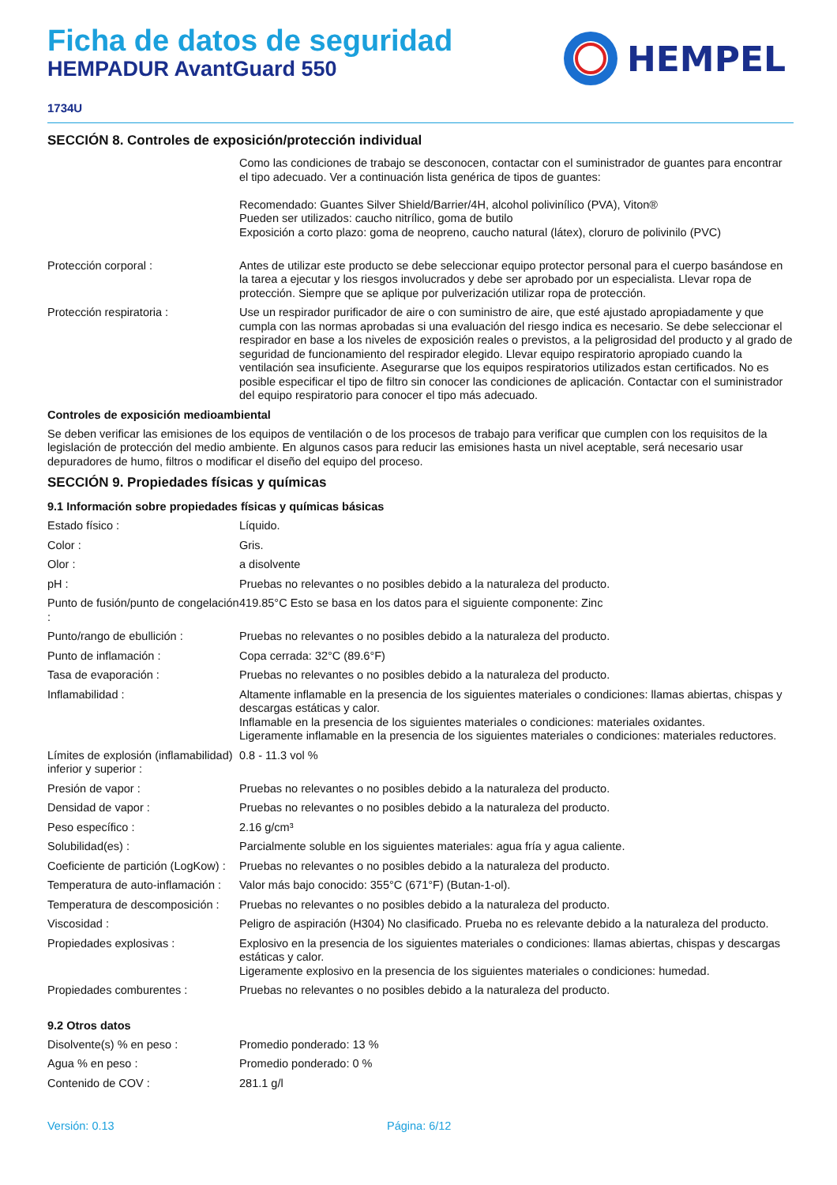Ficha de datos de seguridad
HEMPADUR AvantGuard 550
HEMPEL
1734U
SECCIÓN 8. Controles de exposición/protección individual
| | Como las condiciones de trabajo se desconocen, contactar con el suministrador de guantes para encontrar el tipo adecuado. Ver a continuación lista genérica de tipos de guantes: Recomendado: Guantes Silver Shield/Barrier/4H, alcohol polivinílico (PVA), Viton® Pueden ser utilizados: caucho nitrílico, goma de butilo Exposición a corto plazo: goma de neopreno, caucho natural (látex), cloruro de polivinilo (PVC) |
| Protección corporal : | Antes de utilizar este producto se debe seleccionar equipo protector personal para el cuerpo basándose en la tarea a ejecutar y los riesgos involucrados y debe ser aprobado por un especialista. Llevar ropa de protección. Siempre que se aplique por pulverización utilizar ropa de protección. |
| Protección respiratoria : | Use un respirador purificador de aire o con suministro de aire, que esté ajustado apropiadamente y que cumpla con las normas aprobadas si una evaluación del riesgo indica es necesario. Se debe seleccionar el respirador en base a los niveles de exposición reales o previstos, a la peligrosidad del producto y al grado de seguridad de funcionamiento del respirador elegido. Llevar equipo respiratorio apropiado cuando la ventilación sea insuficiente. Asegurarse que los equipos respiratorios utilizados estan certificados. No es posible especificar el tipo de filtro sin conocer las condiciones de aplicación. Contactar con el suministrador del equipo respiratorio para conocer el tipo más adecuado. |
Controles de exposición medioambiental
Se deben verificar las emisiones de los equipos de ventilación o de los procesos de trabajo para verificar que cumplen con los requisitos de la legislación de protección del medio ambiente. En algunos casos para reducir las emisiones hasta un nivel aceptable, será necesario usar depuradores de humo, filtros o modificar el diseño del equipo del proceso.
SECCIÓN 9. Propiedades físicas y químicas
9.1 Información sobre propiedades físicas y químicas básicas
| Estado físico : | Líquido. |
| Color : | Gris. |
| Olor : | a disolvente |
| pH : | Pruebas no relevantes o no posibles debido a la naturaleza del producto. |
| Punto de fusión/punto de congelación : | 419.85°C Esto se basa en los datos para el siguiente componente: Zinc |
| Punto/rango de ebullición : | Pruebas no relevantes o no posibles debido a la naturaleza del producto. |
| Punto de inflamación : | Copa cerrada: 32°C (89.6°F) |
| Tasa de evaporación : | Pruebas no relevantes o no posibles debido a la naturaleza del producto. |
| Inflamabilidad : | Altamente inflamable en la presencia de los siguientes materiales o condiciones: llamas abiertas, chispas y descargas estáticas y calor. Inflamable en la presencia de los siguientes materiales o condiciones: materiales oxidantes. Ligeramente inflamable en la presencia de los siguientes materiales o condiciones: materiales reductores. |
| Límites de explosión (inflamabilidad) inferior y superior : | 0.8 - 11.3 vol % |
| Presión de vapor : | Pruebas no relevantes o no posibles debido a la naturaleza del producto. |
| Densidad de vapor : | Pruebas no relevantes o no posibles debido a la naturaleza del producto. |
| Peso específico : | 2.16 g/cm³ |
| Solubilidad(es) : | Parcialmente soluble en los siguientes materiales: agua fría y agua caliente. |
| Coeficiente de partición (LogKow) : | Pruebas no relevantes o no posibles debido a la naturaleza del producto. |
| Temperatura de auto-inflamación : | Valor más bajo conocido: 355°C (671°F) (Butan-1-ol). |
| Temperatura de descomposición : | Pruebas no relevantes o no posibles debido a la naturaleza del producto. |
| Viscosidad : | Peligro de aspiración (H304) No clasificado. Prueba no es relevante debido a la naturaleza del producto. |
| Propiedades explosivas : | Explosivo en la presencia de los siguientes materiales o condiciones: llamas abiertas, chispas y descargas estáticas y calor. Ligeramente explosivo en la presencia de los siguientes materiales o condiciones: humedad. |
| Propiedades comburentes : | Pruebas no relevantes o no posibles debido a la naturaleza del producto. |
9.2 Otros datos
| Disolvente(s) % en peso : | Promedio ponderado: 13 % |
| Agua % en peso : | Promedio ponderado: 0 % |
| Contenido de COV : | 281.1 g/l |
Versión: 0.13 Página: 6/12